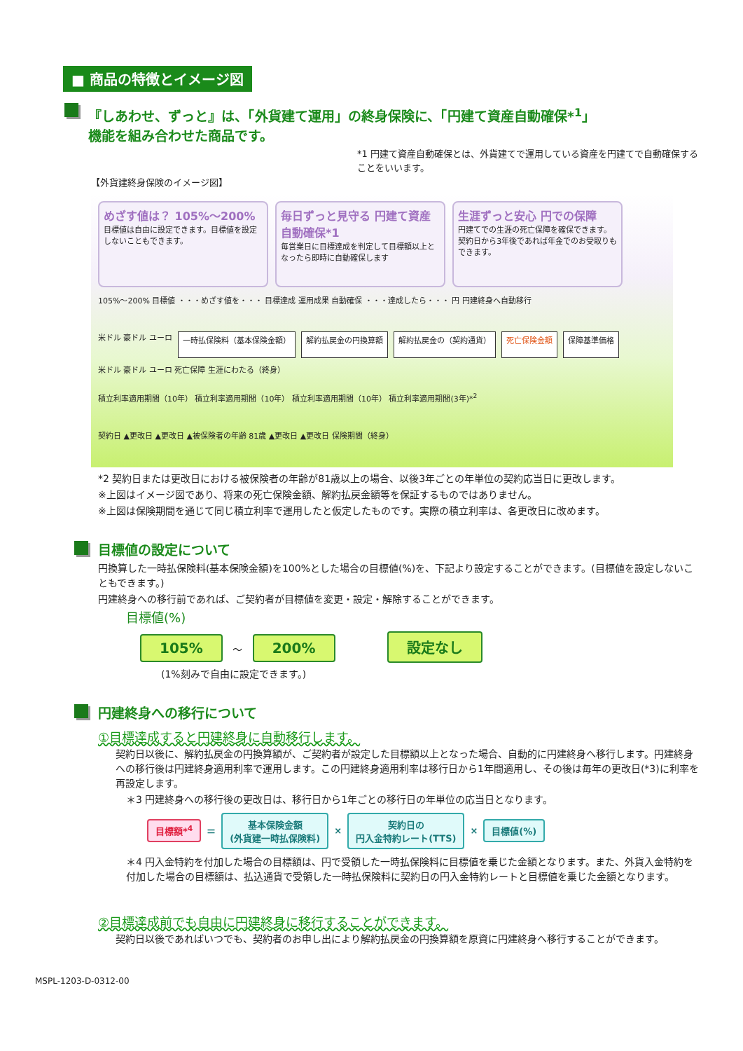■ 商品の特徴とイメージ図
『しあわせ、ずっと』は、「外貨建て運用」の終身保険に、「円建て資産自動確保*<sup>1</sup>」
機能を組み合わせた商品です。
*1 円建て資産自動確保とは、外貨建てで運用している資産を円建てで自動確保することをいいます。
【外貨建終身保険のイメージ図】
めざす値は？ 105%～200%
目標値は自由に設定できます。目標値を設定しないこともできます。
毎日ずっと見守る 円建て資産自動確保*1
毎営業日に目標達成を判定して目標額以上となったら即時に自動確保します
生涯ずっと安心 円での保障
円建てでの生涯の死亡保障を確保できます。契約日から3年後であれば年金でのお受取りもできます。
105%～200% 目標値 ・・・めざす値を・・・ 目標達成 運用成果 自動確保 ・・・達成したら・・・ 円 円建終身へ自動移行
米ドル 豪ドル ユーロ 一時払保険料（基本保険金額） 解約払戻金の円換算額 解約払戻金の（契約通貨） 死亡保険金額 保障基準価格 米ドル 豪ドル ユーロ 死亡保障 生涯にわたる（終身）
積立利率適用期間（10年） 積立利率適用期間（10年） 積立利率適用期間（10年） 積立利率適用期間(3年)*<sup>2</sup>
契約日 ▲更改日 ▲更改日 ▲被保険者の年齢 81歳 ▲更改日 ▲更改日 保険期間（終身）
*2 契約日または更改日における被保険者の年齢が81歳以上の場合、以後3年ごとの年単位の契約応当日に更改します。
※上図はイメージ図であり、将来の死亡保険金額、解約払戻金額等を保証するものではありません。
※上図は保険期間を通じて同じ積立利率で運用したと仮定したものです。実際の積立利率は、各更改日に改めます。
目標値の設定について
円換算した一時払保険料(基本保険金額)を100%とした場合の目標値(%)を、下記より設定することができます。(目標値を設定しないこともできます。)
円建終身への移行前であれば、ご契約者が目標値を変更・設定・解除することができます。
目標値(%)
105% ～ 200% 設定なし
(1%刻みで自由に設定できます。)
円建終身への移行について
①目標達成すると円建終身に自動移行します。
契約日以後に、解約払戻金の円換算額が、ご契約者が設定した目標額以上となった場合、自動的に円建終身へ移行します。円建終身への移行後は円建終身適用利率で運用します。この円建終身適用利率は移行日から1年間適用し、その後は毎年の更改日(*3)に利率を再設定します。
＊3 円建終身への移行後の更改日は、移行日から1年ごとの移行日の年単位の応当日となります。
目標額*<sup>4</sup>
＝
基本保険金額
(外貨建一時払保険料)
×
契約日の
円入金特約レート(TTS)
×
目標値(%)
＊4 円入金特約を付加した場合の目標額は、円で受領した一時払保険料に目標値を乗じた金額となります。また、外貨入金特約を付加した場合の目標額は、払込通貨で受領した一時払保険料に契約日の円入金特約レートと目標値を乗じた金額となります。
②目標達成前でも自由に円建終身に移行することができます。
契約日以後であればいつでも、契約者のお申し出により解約払戻金の円換算額を原資に円建終身へ移行することができます。
MSPL-1203-D-0312-00